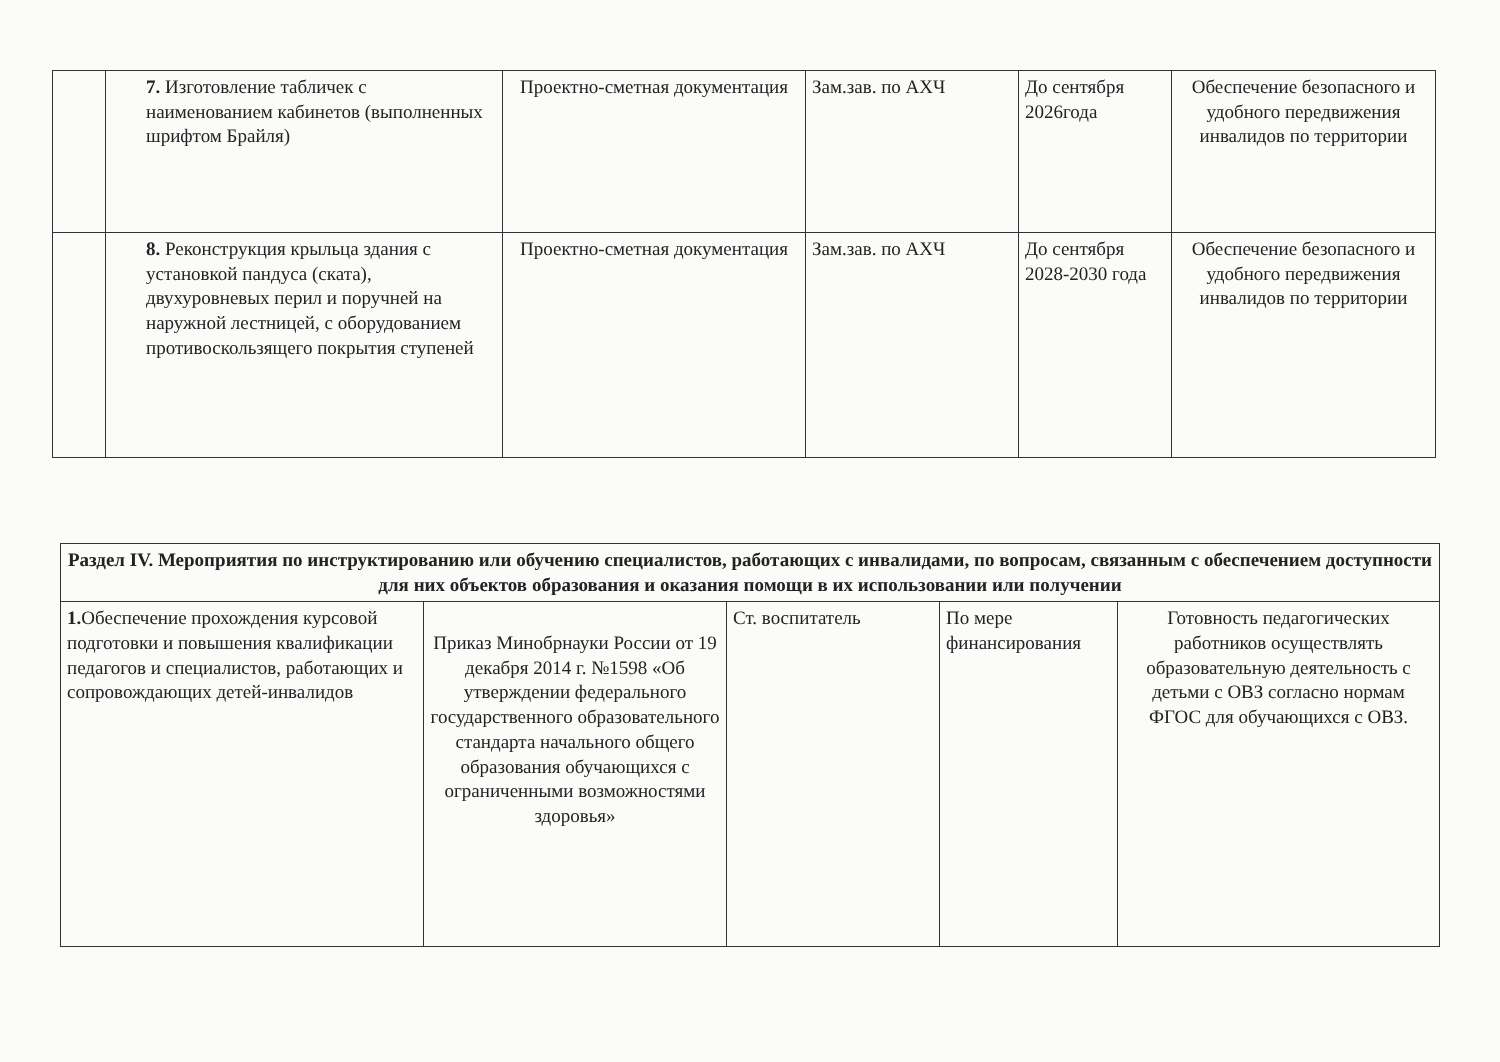| | 7. Изготовление табличек с наименованием кабинетов (выполненных шрифтом Брайля) | Проектно-сметная документация | Зам.зав. по АХЧ | До сентября 2026года | Обеспечение безопасного и удобного передвижения инвалидов по территории |
| | 8. Реконструкция крыльца здания с установкой пандуса (ската), двухуровневых перил и поручней на наружной лестницей, с оборудованием противоскользящего покрытия ступеней | Проектно-сметная документация | Зам.зав. по АХЧ | До сентября 2028-2030 года | Обеспечение безопасного и удобного передвижения инвалидов по территории |
| Раздел IV. Мероприятия по инструктированию или обучению специалистов, работающих с инвалидами, по вопросам, связанным с обеспечением доступности для них объектов образования и оказания помощи в их использовании или получении | | | | |
| --- | --- | --- | --- | --- |
| 1. Обеспечение прохождения курсовой подготовки и повышения квалификации педагогов и специалистов, работающих и сопровождающих детей-инвалидов | Приказ Минобрнауки России от 19 декабря 2014 г. №1598 «Об утверждении федерального государственного образовательного стандарта начального общего образования обучающихся с ограниченными возможностями здоровья» | Ст. воспитатель | По мере финансирования | Готовность педагогических работников осуществлять образовательную деятельность с детьми с ОВЗ согласно нормам ФГОС для обучающихся с ОВЗ. |